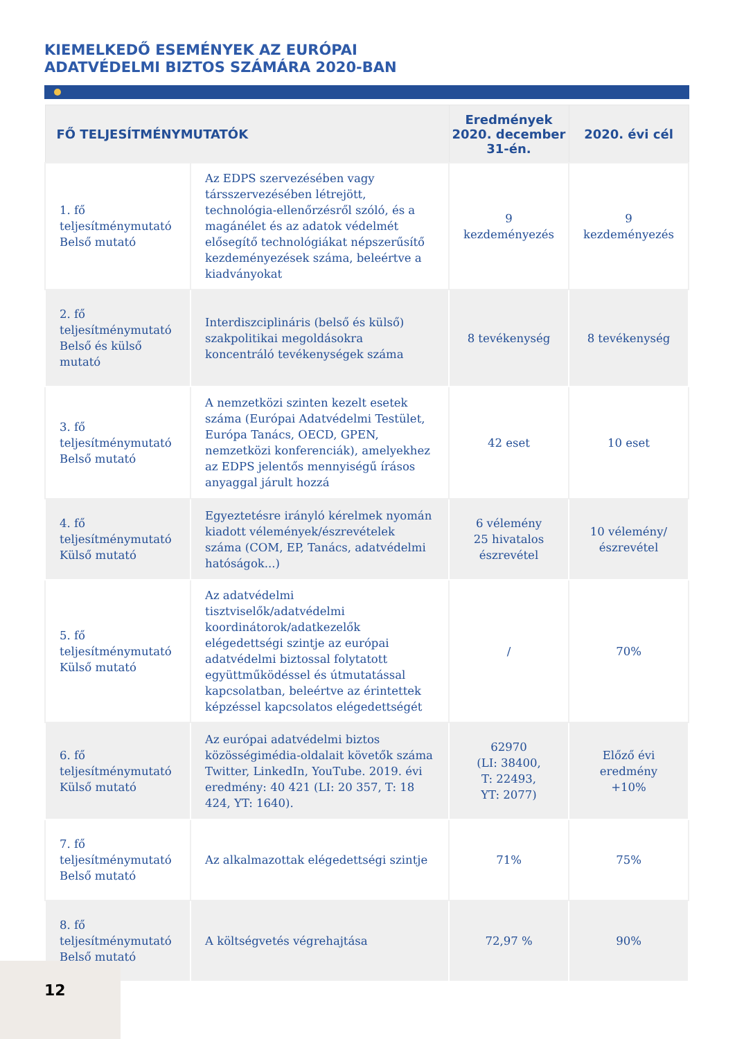KIEMELKEDŐ ESEMÉNYEK AZ EURÓPAI
ADATVÉDELMI BIZTOS SZÁMÁRA 2020-BAN
| FŐ TELJESÍTMÉNYMUTATÓK | | Eredmények 2020. december 31-én. | 2020. évi cél |
| --- | --- | --- | --- |
| 1. fő teljesítménymutató Belső mutató | Az EDPS szervezésében vagy társszervezésében létrejött, technológia-ellenőrzésről szóló, és a magánélet és az adatok védelmét elősegítő technológiákat népszerűsítő kezdeményezések száma, beleértve a kiadványokat | 9 kezdeményezés | 9 kezdeményezés |
| 2. fő teljesítménymutató Belső és külső mutató | Interdiszciplináris (belső és külső) szakpolitikai megoldásokra koncentráló tevékenységek száma | 8 tevékenység | 8 tevékenység |
| 3. fő teljesítménymutató Belső mutató | A nemzetközi szinten kezelt esetek száma (Európai Adatvédelmi Testület, Európa Tanács, OECD, GPEN, nemzetközi konferenciák), amelyekhez az EDPS jelentős mennyiségű írásos anyaggal járult hozzá | 42 eset | 10 eset |
| 4. fő teljesítménymutató Külső mutató | Egyeztetésre irányló kérelmek nyomán kiadott vélemények/észrevételek száma (COM, EP, Tanács, adatvédelmi hatóságok...) | 6 vélemény 25 hivatalos észrevétel | 10 vélemény/ észrevétel |
| 5. fő teljesítménymutató Külső mutató | Az adatvédelmi tisztviselők/adatvédelmi koordinátorok/adatkezelők elégedettségi szintje az európai adatvédelmi biztossal folytatott együttműködéssel és útmutatással kapcsolatban, beleértve az érintettek képzéssel kapcsolatos elégedettségét | / | 70% |
| 6. fő teljesítménymutató Külső mutató | Az európai adatvédelmi biztos közösségimédia-oldalait követők száma Twitter, LinkedIn, YouTube. 2019. évi eredmény: 40 421 (LI: 20 357, T: 18 424, YT: 1640). | 62970 (LI: 38400, T: 22493, YT: 2077) | Előző évi eredmény +10% |
| 7. fő teljesítménymutató Belső mutató | Az alkalmazottak elégedettségi szintje | 71% | 75% |
| 8. fő teljesítménymutató Belső mutató | A költségvetés végrehajtása | 72,97 % | 90% |
12